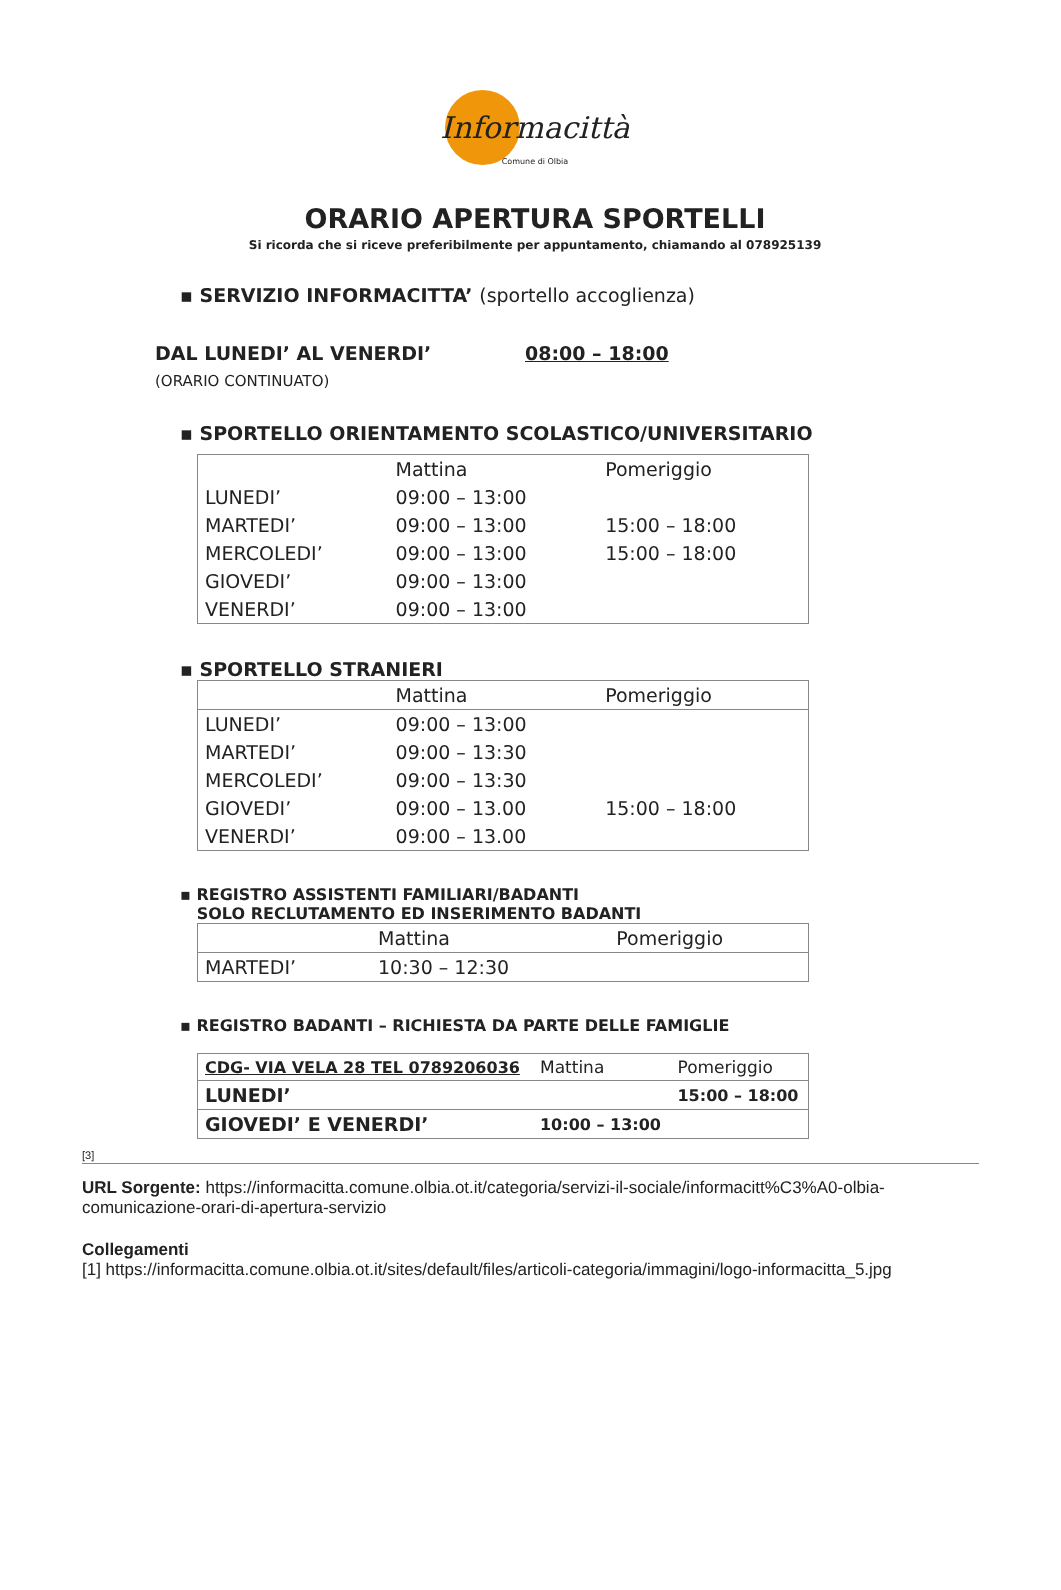Informacittà
Comune di Olbia
ORARIO APERTURA SPORTELLI
Si ricorda che si riceve preferibilmente per appuntamento, chiamando al 078925139
▪ SERVIZIO INFORMACITTA’ (sportello accoglienza)
DAL LUNEDI’ AL VENERDI’ 08:00 – 18:00
(ORARIO CONTINUATO)
▪ SPORTELLO ORIENTAMENTO SCOLASTICO/UNIVERSITARIO
| | Mattina | Pomeriggio |
| LUNEDI’ | 09:00 – 13:00 | |
| MARTEDI’ | 09:00 – 13:00 | 15:00 – 18:00 |
| MERCOLEDI’ | 09:00 – 13:00 | 15:00 – 18:00 |
| GIOVEDI’ | 09:00 – 13:00 | |
| VENERDI’ | 09:00 – 13:00 | |
▪ SPORTELLO STRANIERI
| | Mattina | Pomeriggio |
| LUNEDI’ | 09:00 – 13:00 | |
| MARTEDI’ | 09:00 – 13:30 | |
| MERCOLEDI’ | 09:00 – 13:30 | |
| GIOVEDI’ | 09:00 – 13.00 | 15:00 – 18:00 |
| VENERDI’ | 09:00 – 13.00 | |
▪ REGISTRO ASSISTENTI FAMILIARI/BADANTI
SOLO RECLUTAMENTO ED INSERIMENTO BADANTI
| | Mattina | Pomeriggio |
| MARTEDI’ | 10:30 – 12:30 | |
▪ REGISTRO BADANTI – RICHIESTA DA PARTE DELLE FAMIGLIE
| CDG- VIA VELA 28 TEL 0789206036 | Mattina | Pomeriggio |
| LUNEDI’ | | 15:00 – 18:00 |
| GIOVEDI’ E VENERDI’ | 10:00 – 13:00 | |
[3]
URL Sorgente: https://informacitta.comune.olbia.ot.it/categoria/servizi-il-sociale/informacitt%C3%A0-olbia-comunicazione-orari-di-apertura-servizio
Collegamenti
[1] https://informacitta.comune.olbia.ot.it/sites/default/files/articoli-categoria/immagini/logo-informacitta_5.jpg